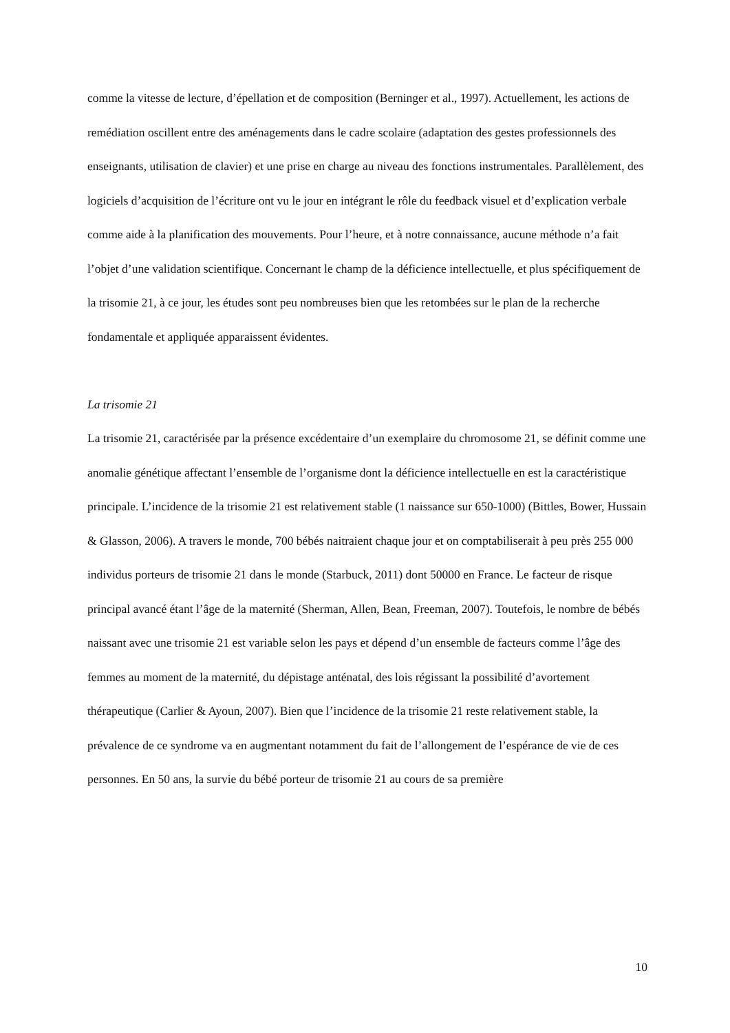comme la vitesse de lecture, d’épellation et de composition (Berninger et al., 1997). Actuellement, les actions de remédiation oscillent entre des aménagements dans le cadre scolaire (adaptation des gestes professionnels des enseignants, utilisation de clavier) et une prise en charge au niveau des fonctions instrumentales. Parallèlement, des logiciels d’acquisition de l’écriture ont vu le jour en intégrant le rôle du feedback visuel et d’explication verbale comme aide à la planification des mouvements. Pour l’heure, et à notre connaissance, aucune méthode n’a fait l’objet d’une validation scientifique. Concernant le champ de la déficience intellectuelle, et plus spécifiquement de la trisomie 21, à ce jour, les études sont peu nombreuses bien que les retombées sur le plan de la recherche fondamentale et appliquée apparaissent évidentes.
La trisomie 21
La trisomie 21, caractérisée par la présence excédentaire d’un exemplaire du chromosome 21, se définit comme une anomalie génétique affectant l’ensemble de l’organisme dont la déficience intellectuelle en est la caractéristique principale. L’incidence de la trisomie 21 est relativement stable (1 naissance sur 650-1000) (Bittles, Bower, Hussain & Glasson, 2006). A travers le monde, 700 bébés naitraient chaque jour et on comptabiliserait à peu près 255 000 individus porteurs de trisomie 21 dans le monde (Starbuck, 2011) dont 50000 en France. Le facteur de risque principal avancé étant l’âge de la maternité (Sherman, Allen, Bean, Freeman, 2007). Toutefois, le nombre de bébés naissant avec une trisomie 21 est variable selon les pays et dépend d’un ensemble de facteurs comme l’âge des femmes au moment de la maternité, du dépistage anténatal, des lois régissant la possibilité d’avortement thérapeutique (Carlier & Ayoun, 2007). Bien que l’incidence de la trisomie 21 reste relativement stable, la prévalence de ce syndrome va en augmentant notamment du fait de l’allongement de l’espérance de vie de ces personnes. En 50 ans, la survie du bébé porteur de trisomie 21 au cours de sa première
10